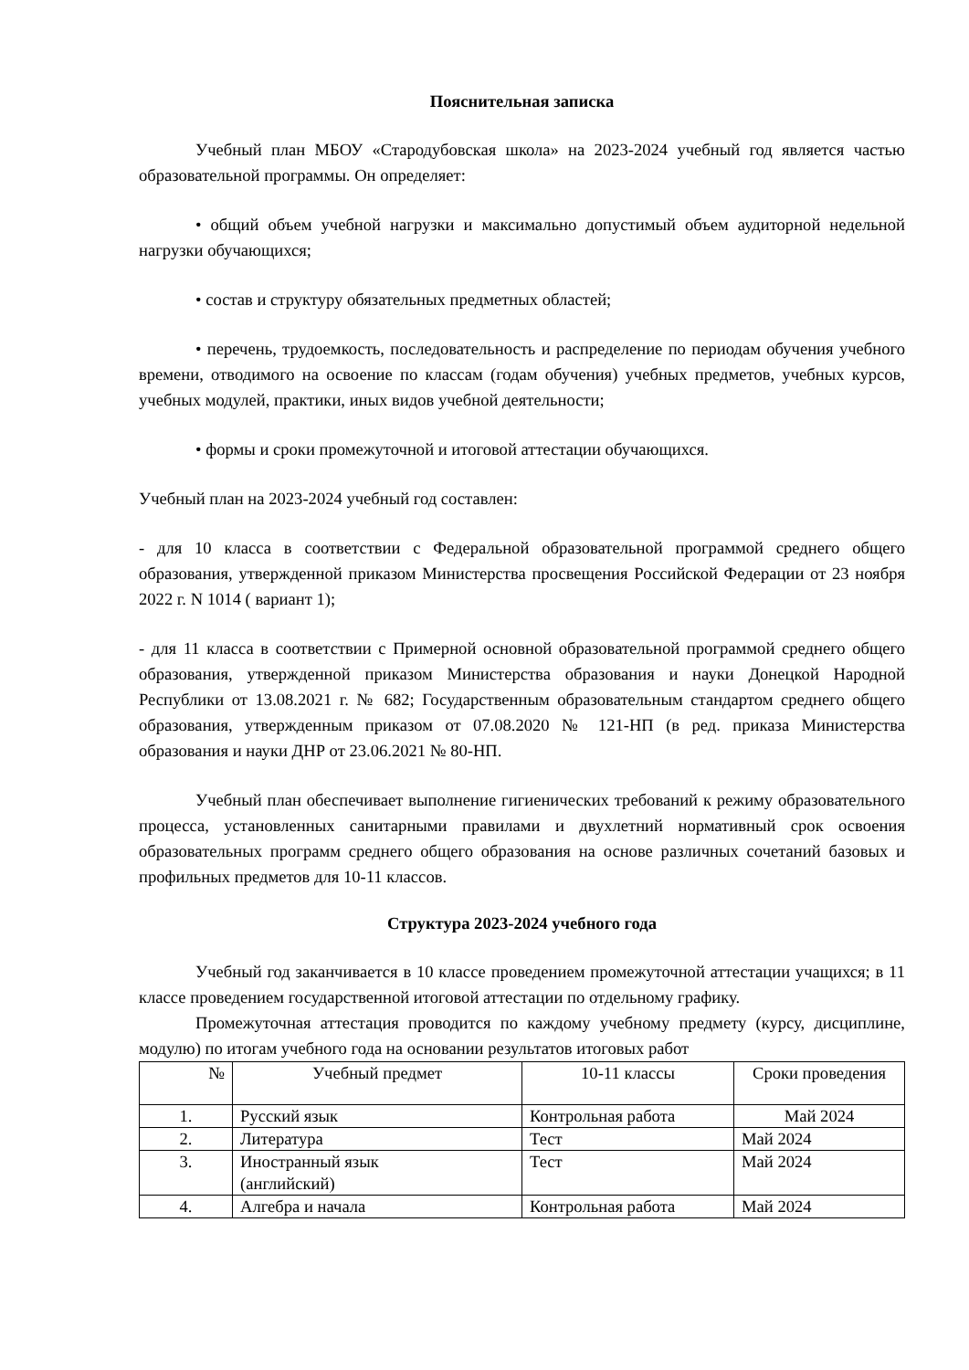Пояснительная записка
Учебный план МБОУ «Стародубовская школа» на 2023-2024 учебный год является частью образовательной программы. Он определяет:
• общий объем учебной нагрузки и максимально допустимый объем аудиторной недельной нагрузки обучающихся;
• состав и структуру обязательных предметных областей;
• перечень, трудоемкость, последовательность и распределение по периодам обучения учебного времени, отводимого на освоение по классам (годам обучения) учебных предметов, учебных курсов, учебных модулей, практики, иных видов учебной деятельности;
• формы и сроки промежуточной и итоговой аттестации обучающихся.
Учебный план на 2023-2024 учебный год составлен:
- для 10 класса в соответствии с Федеральной образовательной программой среднего общего образования, утвержденной приказом Министерства просвещения Российской Федерации от 23 ноября 2022 г. N 1014 ( вариант 1);
- для 11 класса в соответствии с Примерной основной образовательной программой среднего общего образования, утвержденной приказом Министерства образования и науки Донецкой Народной Республики от 13.08.2021 г. № 682; Государственным образовательным стандартом среднего общего образования, утвержденным приказом от 07.08.2020 № 121-НП (в ред. приказа Министерства образования и науки ДНР от 23.06.2021 № 80-НП.
Учебный план обеспечивает выполнение гигиенических требований к режиму образовательного процесса, установленных санитарными правилами и двухлетний нормативный срок освоения образовательных программ среднего общего образования на основе различных сочетаний базовых и профильных предметов для 10-11 классов.
Структура 2023-2024 учебного года
Учебный год заканчивается в 10 классе проведением промежуточной аттестации учащихся; в 11 классе проведением государственной итоговой аттестации по отдельному графику.
Промежуточная аттестация проводится по каждому учебному предмету (курсу, дисциплине, модулю) по итогам учебного года на основании результатов итоговых работ
| № | Учебный предмет | 10-11 классы | Сроки проведения |
| --- | --- | --- | --- |
| 1. | Русский язык | Контрольная работа | Май 2024 |
| 2. | Литература | Тест | Май 2024 |
| 3. | Иностранный язык (английский) | Тест | Май 2024 |
| 4. | Алгебра и начала | Контрольная работа | Май 2024 |